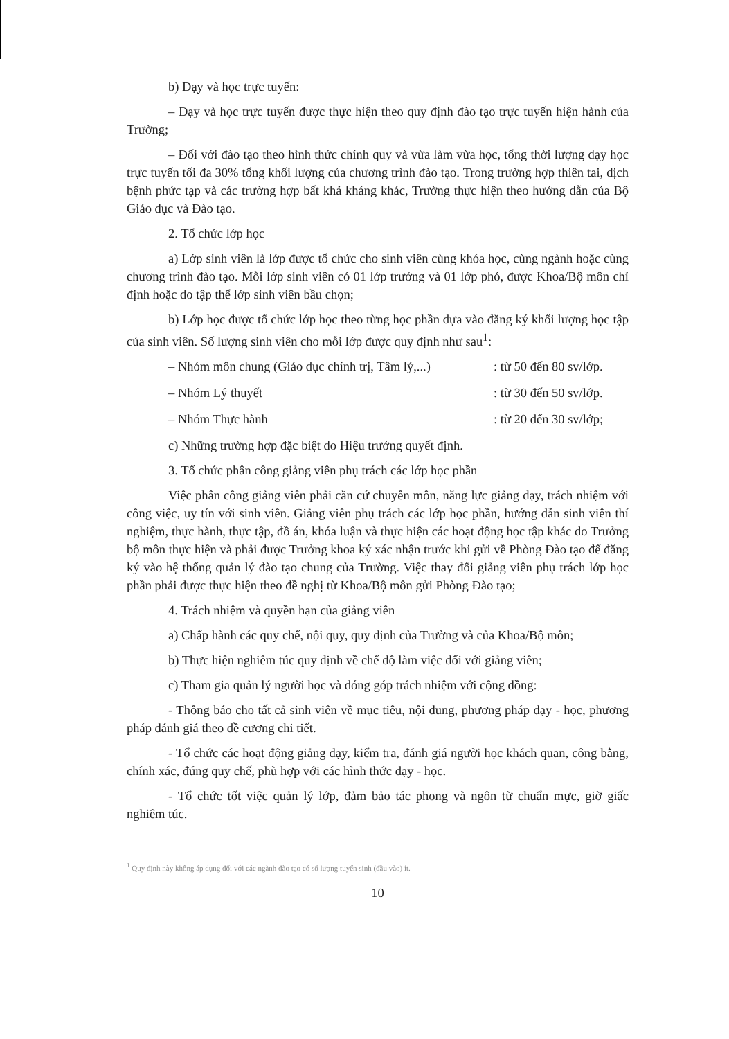b) Dạy và học trực tuyến:
– Dạy và học trực tuyến được thực hiện theo quy định đào tạo trực tuyến hiện hành của Trường;
– Đối với đào tạo theo hình thức chính quy và vừa làm vừa học, tổng thời lượng dạy học trực tuyến tối đa 30% tổng khối lượng của chương trình đào tạo. Trong trường hợp thiên tai, dịch bệnh phức tạp và các trường hợp bất khả kháng khác, Trường thực hiện theo hướng dẫn của Bộ Giáo dục và Đào tạo.
2. Tổ chức lớp học
a) Lớp sinh viên là lớp được tổ chức cho sinh viên cùng khóa học, cùng ngành hoặc cùng chương trình đào tạo. Mỗi lớp sinh viên có 01 lớp trưởng và 01 lớp phó, được Khoa/Bộ môn chỉ định hoặc do tập thể lớp sinh viên bầu chọn;
b) Lớp học được tổ chức lớp học theo từng học phần dựa vào đăng ký khối lượng học tập của sinh viên. Số lượng sinh viên cho mỗi lớp được quy định như sau<sup>1</sup>:
– Nhóm môn chung (Giáo dục chính trị, Tâm lý,...) : từ 50 đến 80 sv/lớp.
– Nhóm Lý thuyết : từ 30 đến 50 sv/lớp.
– Nhóm Thực hành : từ 20 đến 30 sv/lớp;
c) Những trường hợp đặc biệt do Hiệu trưởng quyết định.
3. Tổ chức phân công giảng viên phụ trách các lớp học phần
Việc phân công giảng viên phải căn cứ chuyên môn, năng lực giảng dạy, trách nhiệm với công việc, uy tín với sinh viên. Giảng viên phụ trách các lớp học phần, hướng dẫn sinh viên thí nghiệm, thực hành, thực tập, đồ án, khóa luận và thực hiện các hoạt động học tập khác do Trưởng bộ môn thực hiện và phải được Trưởng khoa ký xác nhận trước khi gửi về Phòng Đào tạo để đăng ký vào hệ thống quản lý đào tạo chung của Trường. Việc thay đổi giảng viên phụ trách lớp học phần phải được thực hiện theo đề nghị từ Khoa/Bộ môn gửi Phòng Đào tạo;
4. Trách nhiệm và quyền hạn của giảng viên
a) Chấp hành các quy chế, nội quy, quy định của Trường và của Khoa/Bộ môn;
b) Thực hiện nghiêm túc quy định về chế độ làm việc đối với giảng viên;
c) Tham gia quản lý người học và đóng góp trách nhiệm với cộng đồng:
- Thông báo cho tất cả sinh viên về mục tiêu, nội dung, phương pháp dạy - học, phương pháp đánh giá theo đề cương chi tiết.
- Tổ chức các hoạt động giảng dạy, kiểm tra, đánh giá người học khách quan, công bằng, chính xác, đúng quy chế, phù hợp với các hình thức dạy - học.
- Tổ chức tốt việc quản lý lớp, đảm bảo tác phong và ngôn từ chuẩn mực, giờ giấc nghiêm túc.
<sup>1</sup> Quy định này không áp dụng đối với các ngành đào tạo có số lượng tuyển sinh (đầu vào) ít.
10